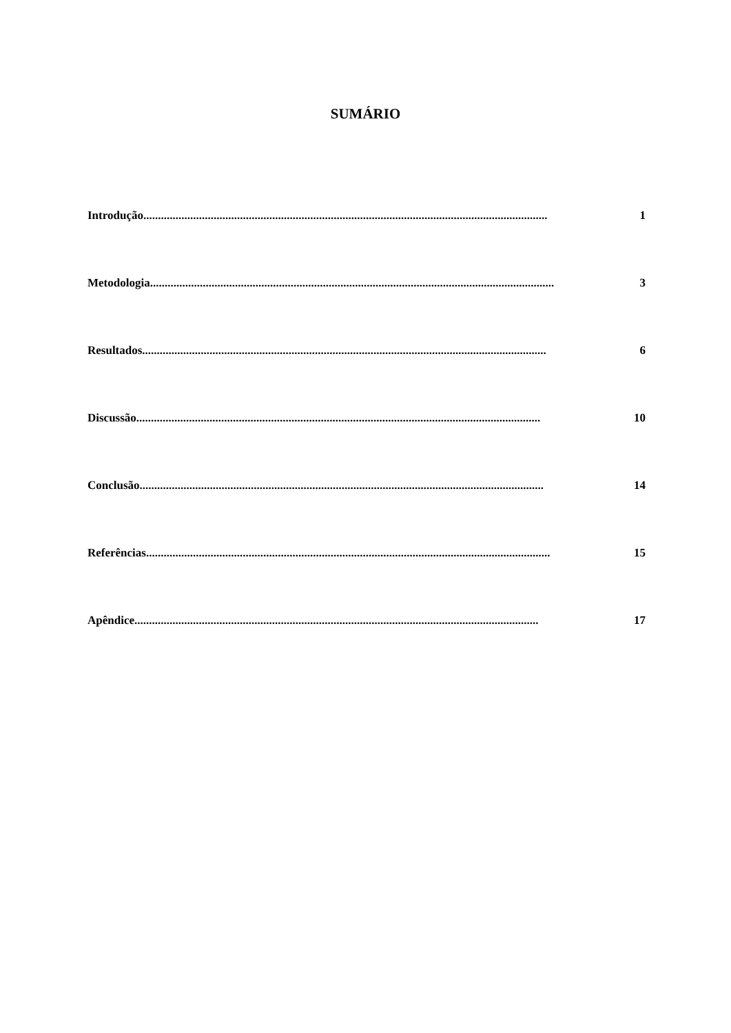SUMÁRIO
Introdução.......................................................................................................................................... 1
Metodologia.......................................................................................................................................... 3
Resultados.......................................................................................................................................... 6
Discussão.......................................................................................................................................... 10
Conclusão.......................................................................................................................................... 14
Referências.......................................................................................................................................... 15
Apêndice.......................................................................................................................................... 17